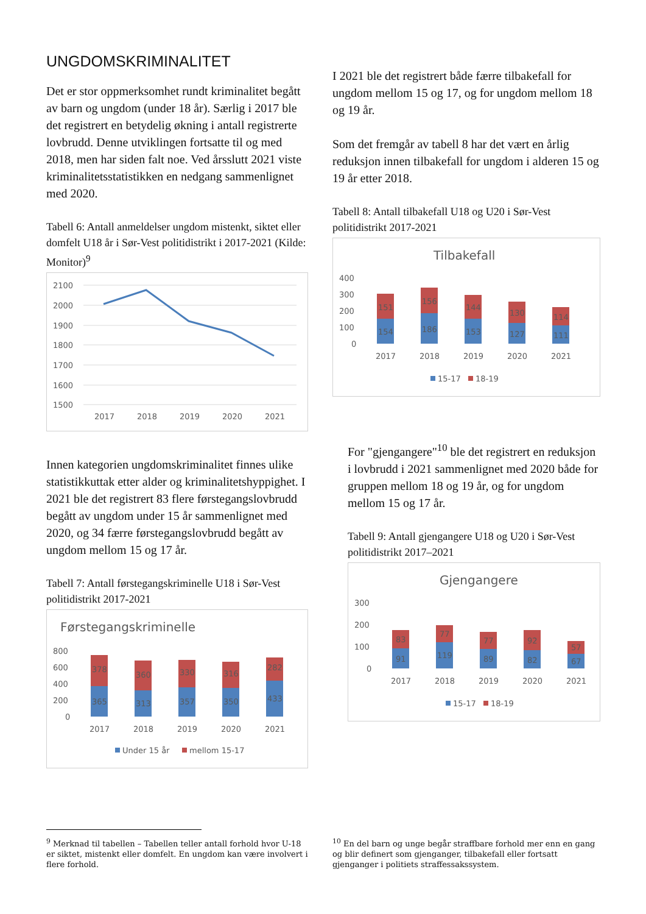UNGDOMSKRIMINALITET
Det er stor oppmerksomhet rundt kriminalitet begått av barn og ungdom (under 18 år). Særlig i 2017 ble det registrert en betydelig økning i antall registrerte lovbrudd. Denne utviklingen fortsatte til og med 2018, men har siden falt noe. Ved årsslutt 2021 viste kriminalitetsstatistikken en nedgang sammenlignet med 2020.
Tabell 6: Antall anmeldelser ungdom mistenkt, siktet eller domfelt U18 år i Sør-Vest politidistrikt i 2017-2021 (Kilde: Monitor)<sup>9</sup>
2100
2000
1900
1800
1700
1600
1500
2017
2018
2019
2020
2021
Innen kategorien ungdomskriminalitet finnes ulike statistikkuttak etter alder og kriminalitetshyppighet. I 2021 ble det registrert 83 flere førstegangslovbrudd begått av ungdom under 15 år sammenlignet med 2020, og 34 færre førstegangslovbrudd begått av ungdom mellom 15 og 17 år.
Tabell 7: Antall førstegangskriminelle U18 i Sør-Vest politidistrikt 2017-2021
Førstegangskriminelle
800
600
400
200
0
378
360
330
316
282
365
313
357
350
433
2017
2018
2019
2020
2021
Under 15 år
mellom 15-17
I 2021 ble det registrert både færre tilbakefall for ungdom mellom 15 og 17, og for ungdom mellom 18 og 19 år.
Som det fremgår av tabell 8 har det vært en årlig reduksjon innen tilbakefall for ungdom i alderen 15 og 19 år etter 2018.
Tabell 8: Antall tilbakefall U18 og U20 i Sør-Vest politidistrikt 2017-2021
Tilbakefall
400
300
200
100
0
151
156
144
130
114
154
186
153
127
111
2017
2018
2019
2020
2021
15-17
18-19
For "gjengangere"<sup>10</sup> ble det registrert en reduksjon i lovbrudd i 2021 sammenlignet med 2020 både for gruppen mellom 18 og 19 år, og for ungdom mellom 15 og 17 år.
Tabell 9: Antall gjengangere U18 og U20 i Sør-Vest politidistrikt 2017–2021
Gjengangere
300
200
100
0
83
77
77
92
57
91
119
89
82
67
2017
2018
2019
2020
2021
15-17
18-19
<sup>9</sup> Merknad til tabellen – Tabellen teller antall forhold hvor U-18 er siktet, mistenkt eller domfelt. En ungdom kan være involvert i flere forhold.
<sup>10</sup> En del barn og unge begår straffbare forhold mer enn en gang og blir definert som gjenganger, tilbakefall eller fortsatt gjenganger i politiets straffessakssystem.